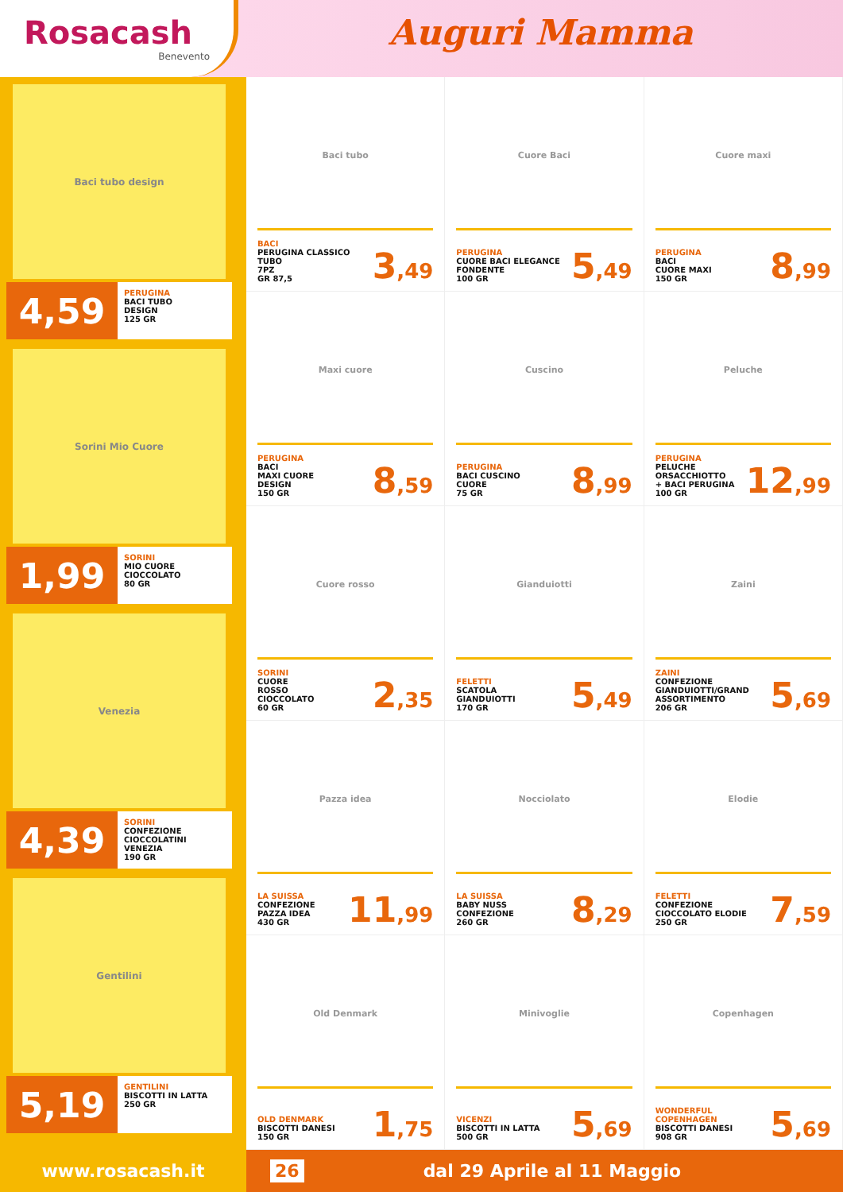Rosacash
Benevento
Auguri Mamma
Baci tubo design
4,59
PERUGINA
BACI TUBO
DESIGN
125 GR
Sorini Mio Cuore
1,99
SORINI
MIO CUORE
CIOCCOLATO
80 GR
Venezia
4,39
SORINI
CONFEZIONE
CIOCCOLATINI
VENEZIA
190 GR
Gentilini
5,19
GENTILINI
BISCOTTI IN LATTA
250 GR
Baci tubo
BACI
PERUGINA CLASSICO
TUBO
7PZ
GR 87,5
3,49
Cuore Baci
PERUGINA
CUORE BACI ELEGANCE
FONDENTE
100 GR
5,49
Cuore maxi
PERUGINA
BACI
CUORE MAXI
150 GR
8,99
Maxi cuore
PERUGINA
BACI
MAXI CUORE
DESIGN
150 GR
8,59
Cuscino
PERUGINA
BACI CUSCINO
CUORE
75 GR
8,99
Peluche
PERUGINA
PELUCHE
ORSACCHIOTTO
+ BACI PERUGINA
100 GR
12,99
Cuore rosso
SORINI
CUORE
ROSSO
CIOCCOLATO
60 GR
2,35
Gianduiotti
FELETTI
SCATOLA
GIANDUIOTTI
170 GR
5,49
Zaini
ZAINI
CONFEZIONE
GIANDUIOTTI/GRAND
ASSORTIMENTO
206 GR
5,69
Pazza idea
LA SUISSA
CONFEZIONE
PAZZA IDEA
430 GR
11,99
Nocciolato
LA SUISSA
BABY NUSS
CONFEZIONE
260 GR
8,29
Elodie
FELETTI
CONFEZIONE
CIOCCOLATO ELODIE
250 GR
7,59
Old Denmark
OLD DENMARK
BISCOTTI DANESI
150 GR
1,75
Minivoglie
VICENZI
BISCOTTI IN LATTA
500 GR
5,69
Copenhagen
WONDERFUL
COPENHAGEN
BISCOTTI DANESI
908 GR
5,69
www.rosacash.it
26 dal 29 Aprile al 11 Maggio